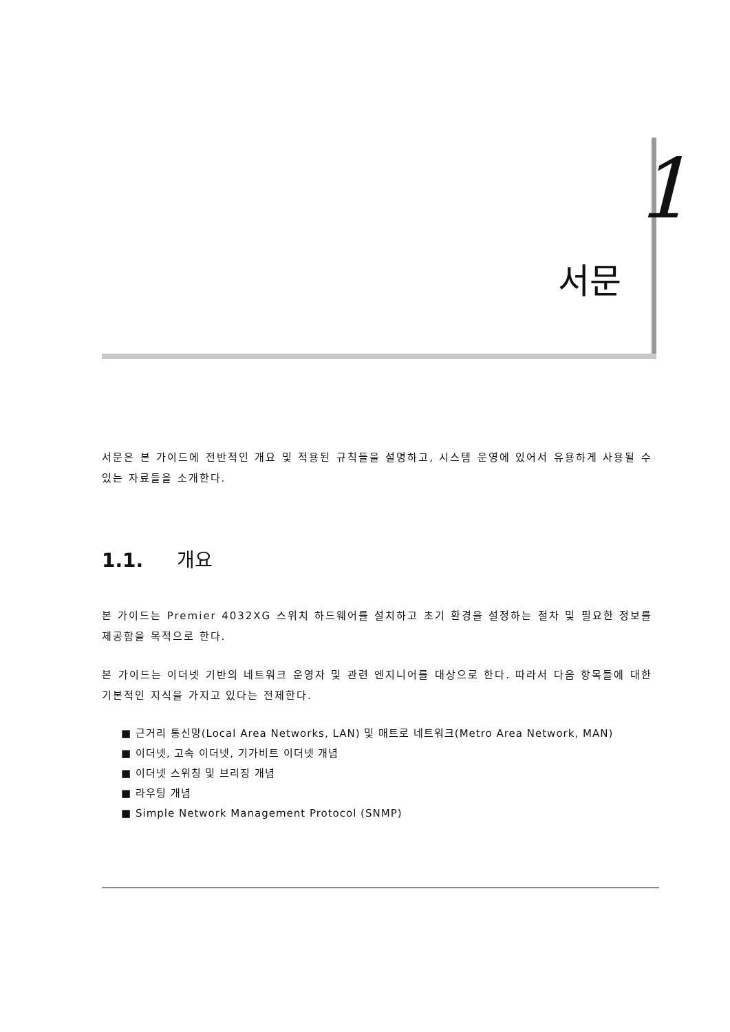1
서문
서문은 본 가이드에 전반적인 개요 및 적용된 규칙들을 설명하고, 시스템 운영에 있어서 유용하게 사용될 수 있는 자료들을 소개한다.
1.1. 개요
본 가이드는 Premier 4032XG 스위치 하드웨어를 설치하고 초기 환경을 설정하는 절차 및 필요한 정보를 제공함을 목적으로 한다.
본 가이드는 이더넷 기반의 네트워크 운영자 및 관련 엔지니어를 대상으로 한다. 따라서 다음 항목들에 대한 기본적인 지식을 가지고 있다는 전제한다.
■ 근거리 통신망(Local Area Networks, LAN) 및 매트로 네트워크(Metro Area Network, MAN)
■ 이더넷, 고속 이더넷, 기가비트 이더넷 개념
■ 이더넷 스위칭 및 브리징 개념
■ 라우팅 개념
■ Simple Network Management Protocol (SNMP)